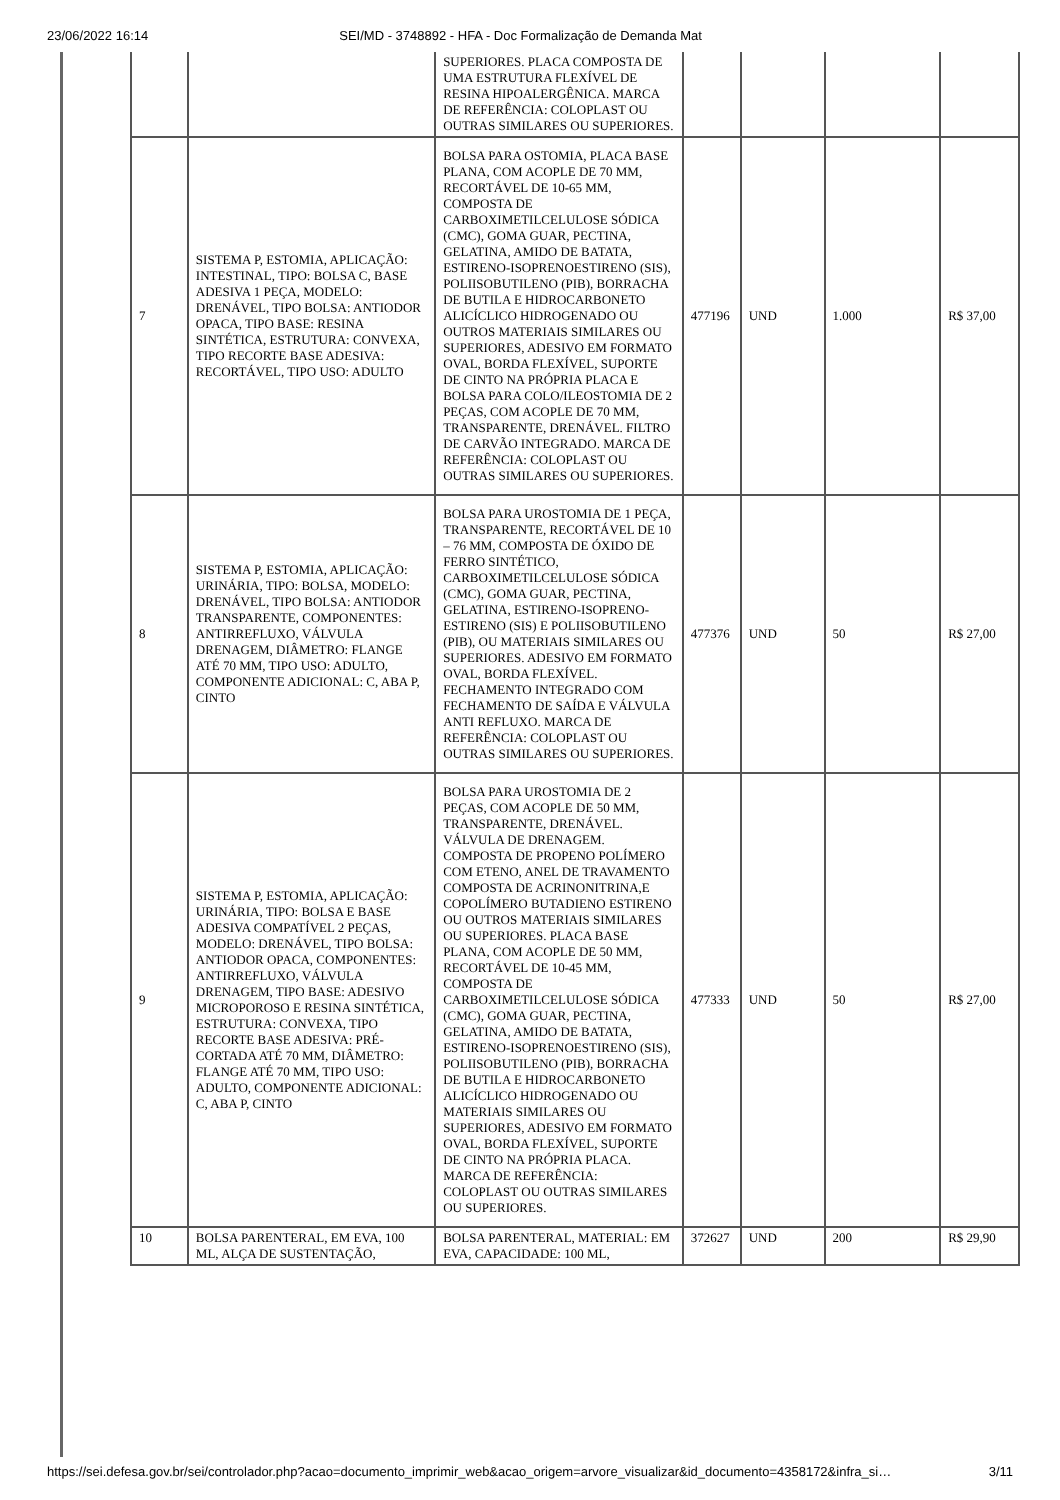23/06/2022 16:14 SEI/MD - 3748892 - HFA - Doc Formalização de Demanda Mat
| | | SUPERIORES. PLACA COMPOSTA DE UMA ESTRUTURA FLEXÍVEL DE RESINA HIPOALERGÊNICA. MARCA DE REFERÊNCIA: COLOPLAST OU OUTRAS SIMILARES OU SUPERIORES. | | | | |
| 7 | SISTEMA P, ESTOMIA, APLICAÇÃO: INTESTINAL, TIPO: BOLSA C, BASE ADESIVA 1 PEÇA, MODELO: DRENÁVEL, TIPO BOLSA: ANTIODOR OPACA, TIPO BASE: RESINA SINTÉTICA, ESTRUTURA: CONVEXA, TIPO RECORTE BASE ADESIVA: RECORTÁVEL, TIPO USO: ADULTO | BOLSA PARA OSTOMIA, PLACA BASE PLANA, COM ACOPLE DE 70 MM, RECORTÁVEL DE 10-65 MM, COMPOSTA DE CARBOXIMETILCELULOSE SÓDICA (CMC), GOMA GUAR, PECTINA, GELATINA, AMIDO DE BATATA, ESTIRENO-ISOPRENOESTIRENO (SIS), POLIISOBUTILENO (PIB), BORRACHA DE BUTILA E HIDROCARBONETO ALICÍCLICO HIDROGENADO OU OUTROS MATERIAIS SIMILARES OU SUPERIORES, ADESIVO EM FORMATO OVAL, BORDA FLEXÍVEL, SUPORTE DE CINTO NA PRÓPRIA PLACA E BOLSA PARA COLO/ILEOSTOMIA DE 2 PEÇAS, COM ACOPLE DE 70 MM, TRANSPARENTE, DRENÁVEL. FILTRO DE CARVÃO INTEGRADO. MARCA DE REFERÊNCIA: COLOPLAST OU OUTRAS SIMILARES OU SUPERIORES. | 477196 | UND | 1.000 | R$ 37,00 |
| 8 | SISTEMA P, ESTOMIA, APLICAÇÃO: URINÁRIA, TIPO: BOLSA, MODELO: DRENÁVEL, TIPO BOLSA: ANTIODOR TRANSPARENTE, COMPONENTES: ANTIRREFLUXO, VÁLVULA DRENAGEM, DIÂMETRO: FLANGE ATÉ 70 MM, TIPO USO: ADULTO, COMPONENTE ADICIONAL: C, ABA P, CINTO | BOLSA PARA UROSTOMIA DE 1 PEÇA, TRANSPARENTE, RECORTÁVEL DE 10 – 76 MM, COMPOSTA DE ÓXIDO DE FERRO SINTÉTICO, CARBOXIMETILCELULOSE SÓDICA (CMC), GOMA GUAR, PECTINA, GELATINA, ESTIRENO-ISOPRENO-ESTIRENO (SIS) E POLIISOBUTILENO (PIB), OU MATERIAIS SIMILARES OU SUPERIORES. ADESIVO EM FORMATO OVAL, BORDA FLEXÍVEL. FECHAMENTO INTEGRADO COM FECHAMENTO DE SAÍDA E VÁLVULA ANTI REFLUXO. MARCA DE REFERÊNCIA: COLOPLAST OU OUTRAS SIMILARES OU SUPERIORES. | 477376 | UND | 50 | R$ 27,00 |
| 9 | SISTEMA P, ESTOMIA, APLICAÇÃO: URINÁRIA, TIPO: BOLSA E BASE ADESIVA COMPATÍVEL 2 PEÇAS, MODELO: DRENÁVEL, TIPO BOLSA: ANTIODOR OPACA, COMPONENTES: ANTIRREFLUXO, VÁLVULA DRENAGEM, TIPO BASE: ADESIVO MICROPOROSO E RESINA SINTÉTICA, ESTRUTURA: CONVEXA, TIPO RECORTE BASE ADESIVA: PRÉ-CORTADA ATÉ 70 MM, DIÂMETRO: FLANGE ATÉ 70 MM, TIPO USO: ADULTO, COMPONENTE ADICIONAL: C, ABA P, CINTO | BOLSA PARA UROSTOMIA DE 2 PEÇAS, COM ACOPLE DE 50 MM, TRANSPARENTE, DRENÁVEL. VÁLVULA DE DRENAGEM. COMPOSTA DE PROPENO POLÍMERO COM ETENO, ANEL DE TRAVAMENTO COMPOSTA DE ACRINONITRINA,E COPOLÍMERO BUTADIENO ESTIRENO OU OUTROS MATERIAIS SIMILARES OU SUPERIORES. PLACA BASE PLANA, COM ACOPLE DE 50 MM, RECORTÁVEL DE 10-45 MM, COMPOSTA DE CARBOXIMETILCELULOSE SÓDICA (CMC), GOMA GUAR, PECTINA, GELATINA, AMIDO DE BATATA, ESTIRENO-ISOPRENOESTIRENO (SIS), POLIISOBUTILENO (PIB), BORRACHA DE BUTILA E HIDROCARBONETO ALICÍCLICO HIDROGENADO OU MATERIAIS SIMILARES OU SUPERIORES, ADESIVO EM FORMATO OVAL, BORDA FLEXÍVEL, SUPORTE DE CINTO NA PRÓPRIA PLACA. MARCA DE REFERÊNCIA: COLOPLAST OU OUTRAS SIMILARES OU SUPERIORES. | 477333 | UND | 50 | R$ 27,00 |
| 10 | BOLSA PARENTERAL, EM EVA, 100 ML, ALÇA DE SUSTENTAÇÃO, | BOLSA PARENTERAL, MATERIAL: EM EVA, CAPACIDADE: 100 ML, | 372627 | UND | 200 | R$ 29,90 |
https://sei.defesa.gov.br/sei/controlador.php?acao=documento_imprimir_web&acao_origem=arvore_visualizar&id_documento=4358172&infra_si… 3/11